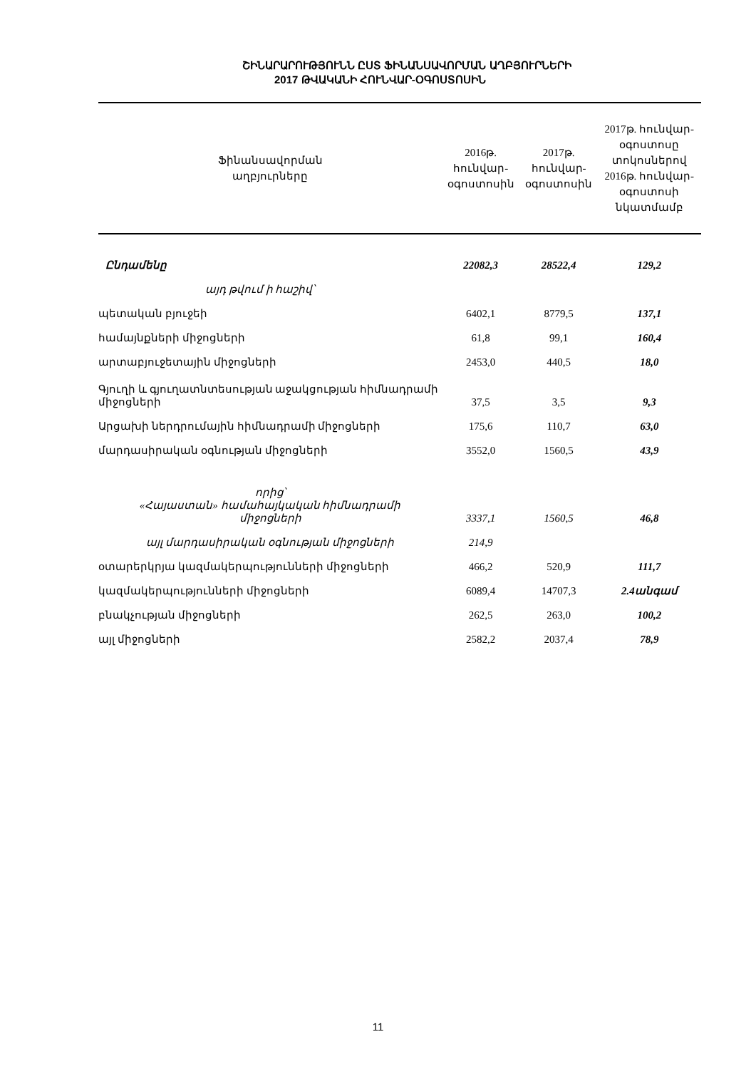ՇԻՆԱՐԱՐՈՒԹՅՈՒՆՆ ԸՍՏ ՖԻՆԱՆՍԱՎՈՐՄԱՆ ԱՂԲՅՈՒՐՆԵՐԻ
2017 ԹՎԱԿԱՆԻ ՀՈՒՆՎԱՐ-ՕԳՈՍՏՈՍԻՆ
| Ֆինանսավորման աղբյուրները | 2016թ. հունվար- օգոստոսին | 2017թ. հունվար- օգոստոսին | 2017թ. հունվար- օգոստոսը տոկոսներով 2016թ. հունվար- օգոստոսի նկատմամբ |
| --- | --- | --- | --- |
| Ընդամենը | 22082,3 | 28522,4 | 129,2 |
| այդ թվում ի հաշիվ՝ | | | |
| պետական բյուջեի | 6402,1 | 8779,5 | 137,1 |
| համայնքների միջոցների | 61,8 | 99,1 | 160,4 |
| արտաբյուջետային միջոցների | 2453,0 | 440,5 | 18,0 |
| Գյուղի և գյուղատնտեսության աջակցության հիմնադրամի միջոցների | 37,5 | 3,5 | 9,3 |
| Արցախի ներդրումային հիմնադրամի միջոցների | 175,6 | 110,7 | 63,0 |
| մարդասիրական օգնության միջոցների | 3552,0 | 1560,5 | 43,9 |
| որից՝ «Հայաստան» համահայկական հիմնադրամի միջոցների | 3337,1 | 1560,5 | 46,8 |
| այլ մարդասիրական օգնության միջոցների | 214,9 | | |
| օտարերկրյա կազմակերպությունների միջոցների | 466,2 | 520,9 | 111,7 |
| կազմակերպությունների միջոցների | 6089,4 | 14707,3 | 2.4անգամ |
| բնակչության միջոցների | 262,5 | 263,0 | 100,2 |
| այլ միջոցների | 2582,2 | 2037,4 | 78,9 |
11